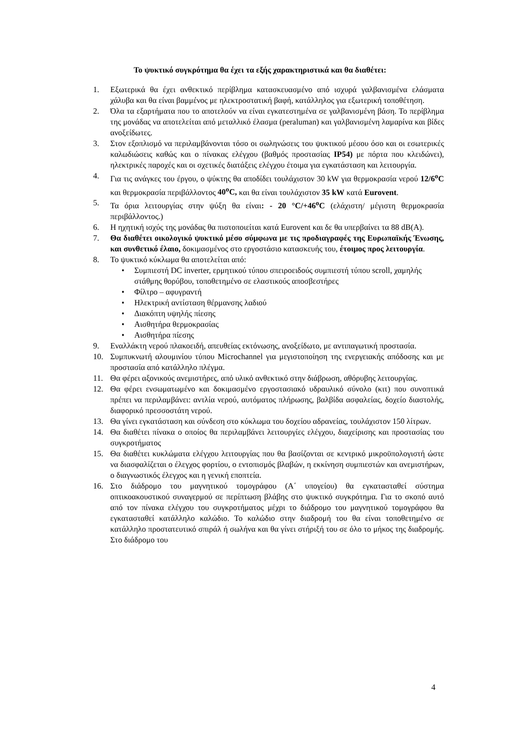Το ψυκτικό συγκρότημα θα έχει τα εξής χαρακτηριστικά και θα διαθέτει:
1. Εξωτερικά θα έχει ανθεκτικό περίβλημα κατασκευασμένο από ισχυρά γαλβανισμένα ελάσματα χάλυβα και θα είναι βαμμένος με ηλεκτροστατική βαφή, κατάλληλος για εξωτερική τοποθέτηση.
2. Όλα τα εξαρτήματα που το αποτελούν να είναι εγκατεστημένα σε γαλβανισμένη βάση. Το περίβλημα της μονάδας να αποτελείται από μεταλλικό έλασμα (peraluman) και γαλβανισμένη λαμαρίνα και βίδες ανοξείδωτες.
3. Στον εξοπλισμό να περιλαμβάνονται τόσο οι σωληνώσεις του ψυκτικού μέσου όσο και οι εσωτερικές καλωδιώσεις καθώς και ο πίνακας ελέγχου (βαθμός προστασίας IP54) με πόρτα που κλειδώνει), ηλεκτρικές παροχές και οι σχετικές διατάξεις ελέγχου έτοιμα για εγκατάσταση και λειτουργία.
4. Για τις ανάγκες του έργου, ο ψύκτης θα αποδίδει τουλάχιστον 30 kW για θερμοκρασία νερού 12/6<sup>ο</sup>C και θερμοκρασία περιβάλλοντος 40<sup>ο</sup>C, και θα είναι τουλάχιστον 35 kW κατά Eurovent.
5. Τα όρια λειτουργίας στην ψύξη θα είναι: - 20 °C/+46<sup>ο</sup>C (ελάχιστη/ μέγιστη θερμοκρασία περιβάλλοντος.)
6. Η ηχητική ισχύς της μονάδας θα πιστοποιείται κατά Eurovent και δε θα υπερβαίνει τα 88 dB(A).
7. Θα διαθέτει οικολογικό ψυκτικό μέσο σύμφωνα με τις προδιαγραφές της Ευρωπαϊκής Ένωσης, και συνθετικό έλαιο, δοκιμασμένος στο εργοστάσιο κατασκευής του, έτοιμος προς λειτουργία.
8. Το ψυκτικό κύκλωμα θα αποτελείται από:
• Συμπιεστή DC inverter, ερμητικού τύπου σπειροειδούς συμπιεστή τύπου scroll, χαμηλής στάθμης θορύβου, τοποθετημένο σε ελαστικούς αποσβεστήρες
• Φίλτρο – αφυγραντή
• Ηλεκτρική αντίσταση θέρμανσης λαδιού
• Διακόπτη υψηλής πίεσης
• Αισθητήρα θερμοκρασίας
• Αισθητήρα πίεσης
9. Εναλλάκτη νερού πλακοειδή, απευθείας εκτόνωσης, ανοξείδωτο, με αντιπαγωτική προστασία.
10. Συμπυκνωτή αλουμινίου τύπου Microchannel για μεγιστοποίηση της ενεργειακής απόδοσης και με προστασία από κατάλληλο πλέγμα.
11. Θα φέρει αξονικούς ανεμιστήρες, από υλικό ανθεκτικό στην διάβρωση, αθόρυβης λειτουργίας.
12. Θα φέρει ενσωματωμένο και δοκιμασμένο εργοστασιακό υδραυλικό σύνολο (κιτ) που συνοπτικά πρέπει να περιλαμβάνει: αντλία νερού, αυτόματος πλήρωσης, βαλβίδα ασφαλείας, δοχείο διαστολής, διαφορικό πρεσσοστάτη νερού.
13. Θα γίνει εγκατάσταση και σύνδεση στο κύκλωμα του δοχείου αδρανείας, τουλάχιστον 150 λίτρων.
14. Θα διαθέτει πίνακα ο οποίος θα περιλαμβάνει λειτουργίες ελέγχου, διαχείρισης και προστασίας του συγκροτήματος
15. Θα διαθέτει κυκλώματα ελέγχου λειτουργίας που θα βασίζονται σε κεντρικό μικροϋπολογιστή ώστε να διασφαλίζεται ο έλεγχος φορτίου, ο εντοπισμός βλαβών, η εκκίνηση συμπιεστών και ανεμιστήρων, ο διαγνωστικός έλεγχος και η γενική εποπτεία.
16. Στο διάδρομο του μαγνητικού τομογράφου (Α΄ υπογείου) θα εγκατασταθεί σύστημα οπτικοακουστικού συναγερμού σε περίπτωση βλάβης στο ψυκτικό συγκρότημα. Για το σκοπό αυτό από τον πίνακα ελέγχου του συγκροτήματος μέχρι το διάδρομο του μαγνητικού τομογράφου θα εγκατασταθεί κατάλληλο καλώδιο. Το καλώδιο στην διαδρομή του θα είναι τοποθετημένο σε κατάλληλο προστατευτικό σπιράλ ή σωλήνα και θα γίνει στήριξή του σε όλο το μήκος της διαδρομής. Στο διάδρομο του
4